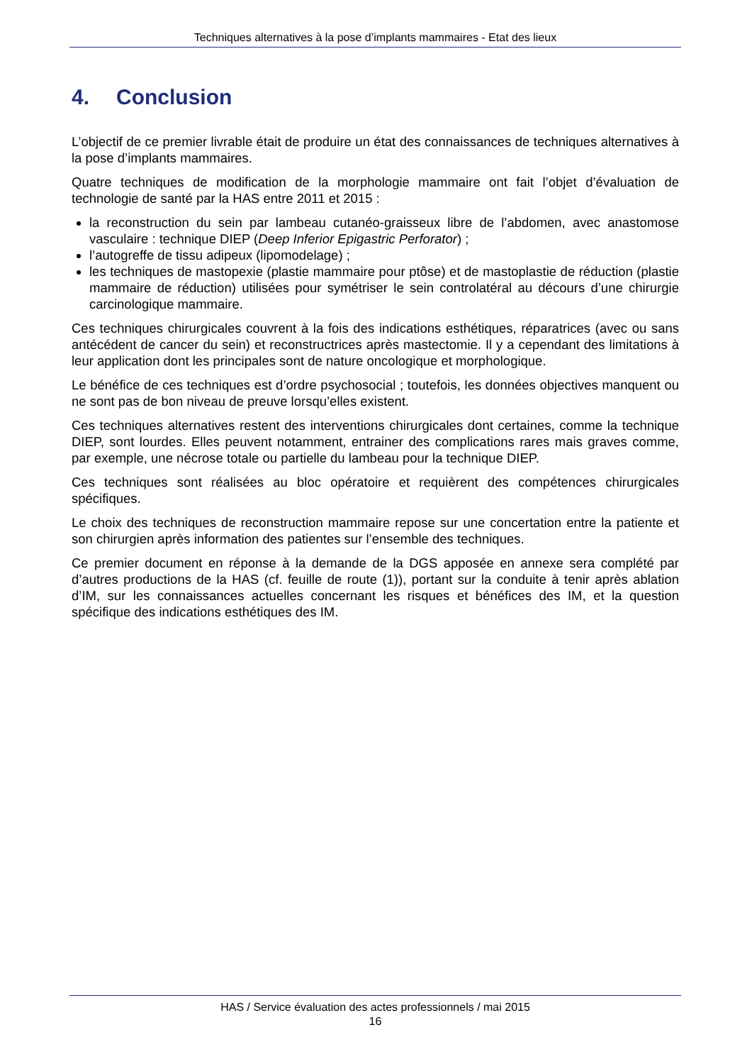Techniques alternatives à la pose d’implants mammaires - Etat des lieux
4. Conclusion
L’objectif de ce premier livrable était de produire un état des connaissances de techniques alternatives à la pose d’implants mammaires.
Quatre techniques de modification de la morphologie mammaire ont fait l’objet d’évaluation de technologie de santé par la HAS entre 2011 et 2015 :
la reconstruction du sein par lambeau cutanéo-graisseux libre de l’abdomen, avec anastomose vasculaire : technique DIEP (Deep Inferior Epigastric Perforator) ;
l’autogreffe de tissu adipeux (lipomodelage) ;
les techniques de mastopexie (plastie mammaire pour ptôse) et de mastoplastie de réduction (plastie mammaire de réduction) utilisées pour symétriser le sein controlatéral au décours d’une chirurgie carcinologique mammaire.
Ces techniques chirurgicales couvrent à la fois des indications esthétiques, réparatrices (avec ou sans antécédent de cancer du sein) et reconstructrices après mastectomie. Il y a cependant des limitations à leur application dont les principales sont de nature oncologique et morphologique.
Le bénéfice de ces techniques est d’ordre psychosocial ; toutefois, les données objectives manquent ou ne sont pas de bon niveau de preuve lorsqu’elles existent.
Ces techniques alternatives restent des interventions chirurgicales dont certaines, comme la technique DIEP, sont lourdes. Elles peuvent notamment, entrainer des complications rares mais graves comme, par exemple, une nécrose totale ou partielle du lambeau pour la technique DIEP.
Ces techniques sont réalisées au bloc opératoire et requièrent des compétences chirurgicales spécifiques.
Le choix des techniques de reconstruction mammaire repose sur une concertation entre la patiente et son chirurgien après information des patientes sur l’ensemble des techniques.
Ce premier document en réponse à la demande de la DGS apposée en annexe sera complété par d’autres productions de la HAS (cf. feuille de route (1)), portant sur la conduite à tenir après ablation d’IM, sur les connaissances actuelles concernant les risques et bénéfices des IM, et la question spécifique des indications esthétiques des IM.
HAS / Service évaluation des actes professionnels / mai 2015
16